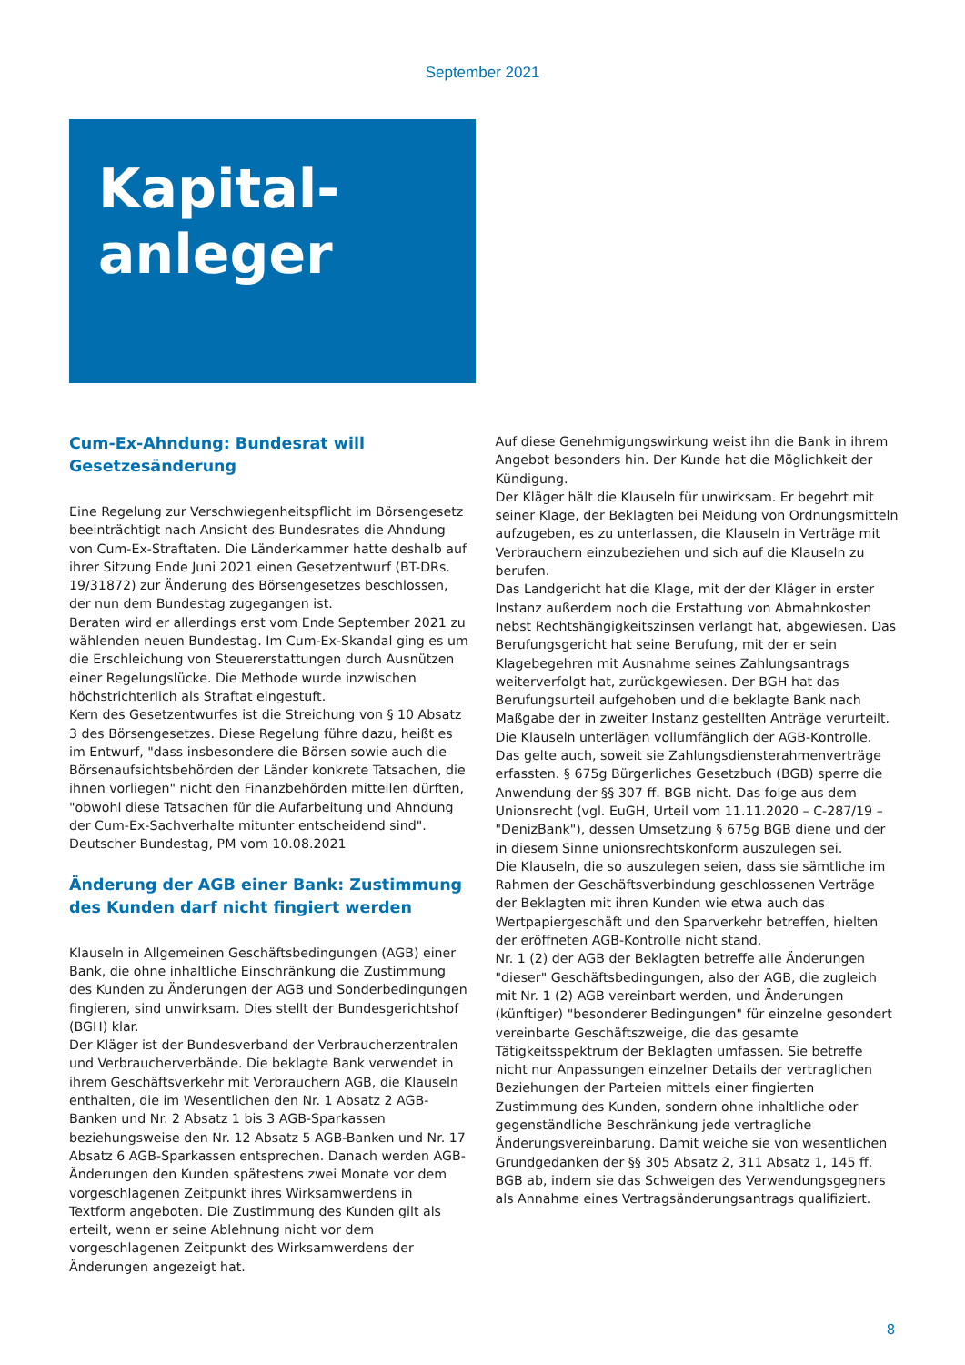September 2021
Kapital-
anleger
Cum-Ex-Ahndung: Bundesrat will Gesetzesänderung
Eine Regelung zur Verschwiegenheitspflicht im Börsengesetz beeinträchtigt nach Ansicht des Bundesrates die Ahndung von Cum-Ex-Straftaten. Die Länderkammer hatte deshalb auf ihrer Sitzung Ende Juni 2021 einen Gesetzentwurf (BT-DRs. 19/31872) zur Änderung des Börsengesetzes beschlossen, der nun dem Bundestag zugegangen ist.
Beraten wird er allerdings erst vom Ende September 2021 zu wählenden neuen Bundestag. Im Cum-Ex-Skandal ging es um die Erschleichung von Steuererstattungen durch Ausnützen einer Regelungslücke. Die Methode wurde inzwischen höchstrichterlich als Straftat eingestuft.
Kern des Gesetzentwurfes ist die Streichung von § 10 Absatz 3 des Börsengesetzes. Diese Regelung führe dazu, heißt es im Entwurf, "dass insbesondere die Börsen sowie auch die Börsenaufsichtsbehörden der Länder konkrete Tatsachen, die ihnen vorliegen" nicht den Finanzbehörden mitteilen dürften, "obwohl diese Tatsachen für die Aufarbeitung und Ahndung der Cum-Ex-Sachverhalte mitunter entscheidend sind".
Deutscher Bundestag, PM vom 10.08.2021
Änderung der AGB einer Bank: Zustimmung des Kunden darf nicht fingiert werden
Klauseln in Allgemeinen Geschäftsbedingungen (AGB) einer Bank, die ohne inhaltliche Einschränkung die Zustimmung des Kunden zu Änderungen der AGB und Sonderbedingungen fingieren, sind unwirksam. Dies stellt der Bundesgerichtshof (BGH) klar.
Der Kläger ist der Bundesverband der Verbraucherzentralen und Verbraucherverbände. Die beklagte Bank verwendet in ihrem Geschäftsverkehr mit Verbrauchern AGB, die Klauseln enthalten, die im Wesentlichen den Nr. 1 Absatz 2 AGB-Banken und Nr. 2 Absatz 1 bis 3 AGB-Sparkassen beziehungsweise den Nr. 12 Absatz 5 AGB-Banken und Nr. 17 Absatz 6 AGB-Sparkassen entsprechen. Danach werden AGB-Änderungen den Kunden spätestens zwei Monate vor dem vorgeschlagenen Zeitpunkt ihres Wirksamwerdens in Textform angeboten. Die Zustimmung des Kunden gilt als erteilt, wenn er seine Ablehnung nicht vor dem vorgeschlagenen Zeitpunkt des Wirksamwerdens der Änderungen angezeigt hat.
Auf diese Genehmigungswirkung weist ihn die Bank in ihrem Angebot besonders hin. Der Kunde hat die Möglichkeit der Kündigung.
Der Kläger hält die Klauseln für unwirksam. Er begehrt mit seiner Klage, der Beklagten bei Meidung von Ordnungsmitteln aufzugeben, es zu unterlassen, die Klauseln in Verträge mit Verbrauchern einzubeziehen und sich auf die Klauseln zu berufen.
Das Landgericht hat die Klage, mit der der Kläger in erster Instanz außerdem noch die Erstattung von Abmahnkosten nebst Rechtshängigkeitszinsen verlangt hat, abgewiesen. Das Berufungsgericht hat seine Berufung, mit der er sein Klagebegehren mit Ausnahme seines Zahlungsantrags weiterverfolgt hat, zurückgewiesen. Der BGH hat das Berufungsurteil aufgehoben und die beklagte Bank nach Maßgabe der in zweiter Instanz gestellten Anträge verurteilt.
Die Klauseln unterlägen vollumfänglich der AGB-Kontrolle. Das gelte auch, soweit sie Zahlungsdiensterahmenverträge erfassten. § 675g Bürgerliches Gesetzbuch (BGB) sperre die Anwendung der §§ 307 ff. BGB nicht. Das folge aus dem Unionsrecht (vgl. EuGH, Urteil vom 11.11.2020 – C-287/19 – "DenizBank"), dessen Umsetzung § 675g BGB diene und der in diesem Sinne unionsrechtskonform auszulegen sei.
Die Klauseln, die so auszulegen seien, dass sie sämtliche im Rahmen der Geschäftsverbindung geschlossenen Verträge der Beklagten mit ihren Kunden wie etwa auch das Wertpapiergeschäft und den Sparverkehr betreffen, hielten der eröffneten AGB-Kontrolle nicht stand.
Nr. 1 (2) der AGB der Beklagten betreffe alle Änderungen "dieser" Geschäftsbedingungen, also der AGB, die zugleich mit Nr. 1 (2) AGB vereinbart werden, und Änderungen (künftiger) "besonderer Bedingungen" für einzelne gesondert vereinbarte Geschäftszweige, die das gesamte Tätigkeitsspektrum der Beklagten umfassen. Sie betreffe nicht nur Anpassungen einzelner Details der vertraglichen Beziehungen der Parteien mittels einer fingierten Zustimmung des Kunden, sondern ohne inhaltliche oder gegenständliche Beschränkung jede vertragliche Änderungsvereinbarung. Damit weiche sie von wesentlichen Grundgedanken der §§ 305 Absatz 2, 311 Absatz 1, 145 ff. BGB ab, indem sie das Schweigen des Verwendungsgegners als Annahme eines Vertragsänderungsantrags qualifiziert.
8